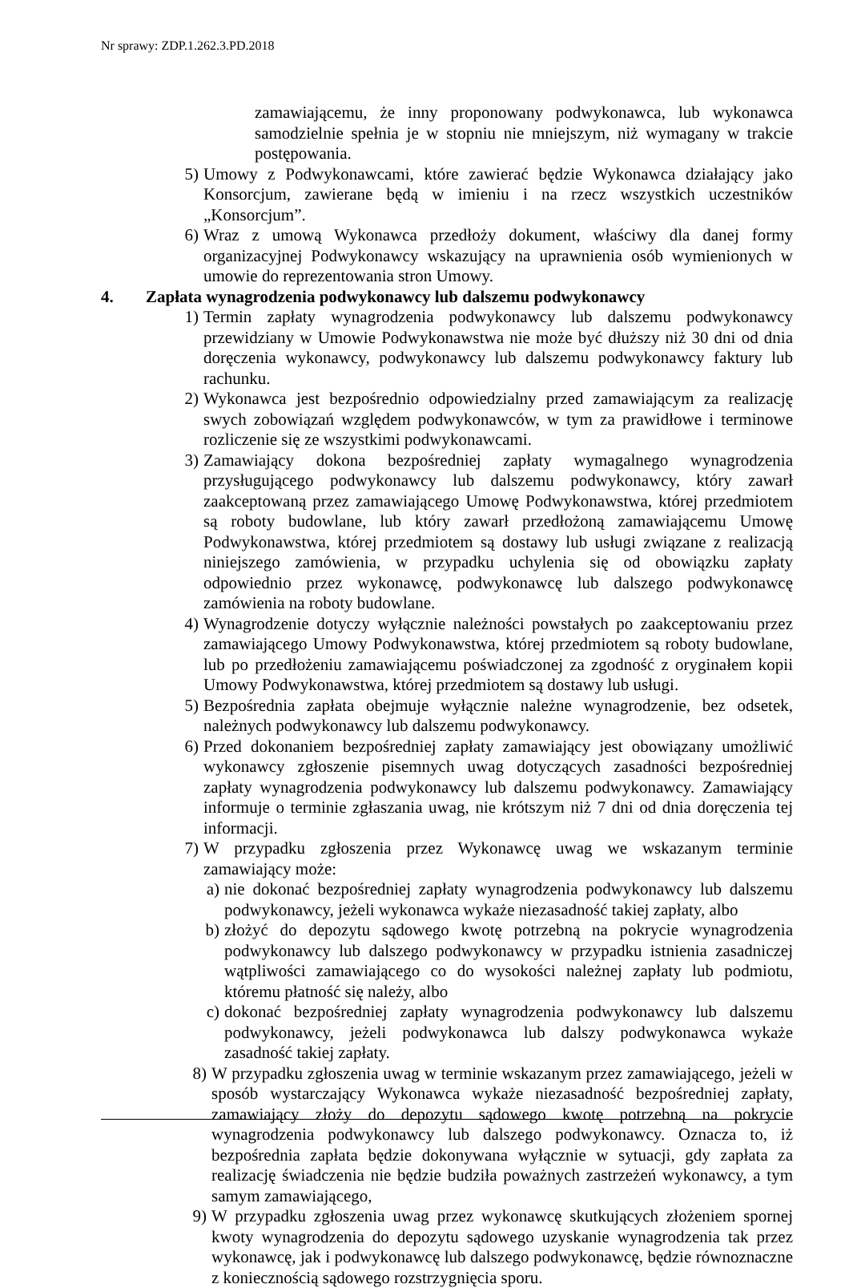Nr sprawy: ZDP.1.262.3.PD.2018
zamawiającemu, że inny proponowany podwykonawca, lub wykonawca samodzielnie spełnia je w stopniu nie mniejszym, niż wymagany w trakcie postępowania.
5) Umowy z Podwykonawcami, które zawierać będzie Wykonawca działający jako Konsorcjum, zawierane będą w imieniu i na rzecz wszystkich uczestników „Konsorcjum”.
6) Wraz z umową Wykonawca przedłoży dokument, właściwy dla danej formy organizacyjnej Podwykonawcy wskazujący na uprawnienia osób wymienionych w umowie do reprezentowania stron Umowy.
4. Zapłata wynagrodzenia podwykonawcy lub dalszemu podwykonawcy
1) Termin zapłaty wynagrodzenia podwykonawcy lub dalszemu podwykonawcy przewidziany w Umowie Podwykonawstwa nie może być dłuższy niż 30 dni od dnia doręczenia wykonawcy, podwykonawcy lub dalszemu podwykonawcy faktury lub rachunku.
2) Wykonawca jest bezpośrednio odpowiedzialny przed zamawiającym za realizację swych zobowiązań względem podwykonawców, w tym za prawidłowe i terminowe rozliczenie się ze wszystkimi podwykonawcami.
3) Zamawiający dokona bezpośredniej zapłaty wymagalnego wynagrodzenia przysługującego podwykonawcy lub dalszemu podwykonawcy, który zawarł zaakceptowaną przez zamawiającego Umowę Podwykonawstwa, której przedmiotem są roboty budowlane, lub który zawarł przedłożoną zamawiającemu Umowę Podwykonawstwa, której przedmiotem są dostawy lub usługi związane z realizacją niniejszego zamówienia, w przypadku uchylenia się od obowiązku zapłaty odpowiednio przez wykonawcę, podwykonawcę lub dalszego podwykonawcę zamówienia na roboty budowlane.
4) Wynagrodzenie dotyczy wyłącznie należności powstałych po zaakceptowaniu przez zamawiającego Umowy Podwykonawstwa, której przedmiotem są roboty budowlane, lub po przedłożeniu zamawiającemu poświadczonej za zgodność z oryginałem kopii Umowy Podwykonawstwa, której przedmiotem są dostawy lub usługi.
5) Bezpośrednia zapłata obejmuje wyłącznie należne wynagrodzenie, bez odsetek, należnych podwykonawcy lub dalszemu podwykonawcy.
6) Przed dokonaniem bezpośredniej zapłaty zamawiający jest obowiązany umożliwić wykonawcy zgłoszenie pisemnych uwag dotyczących zasadności bezpośredniej zapłaty wynagrodzenia podwykonawcy lub dalszemu podwykonawcy. Zamawiający informuje o terminie zgłaszania uwag, nie krótszym niż 7 dni od dnia doręczenia tej informacji.
7) W przypadku zgłoszenia przez Wykonawcę uwag we wskazanym terminie zamawiający może:
a) nie dokonać bezpośredniej zapłaty wynagrodzenia podwykonawcy lub dalszemu podwykonawcy, jeżeli wykonawca wykaże niezasadność takiej zapłaty, albo
b) złożyć do depozytu sądowego kwotę potrzebną na pokrycie wynagrodzenia podwykonawcy lub dalszego podwykonawcy w przypadku istnienia zasadniczej wątpliwości zamawiającego co do wysokości należnej zapłaty lub podmiotu, któremu płatność się należy, albo
c) dokonać bezpośredniej zapłaty wynagrodzenia podwykonawcy lub dalszemu podwykonawcy, jeżeli podwykonawca lub dalszy podwykonawca wykaże zasadność takiej zapłaty.
8) W przypadku zgłoszenia uwag w terminie wskazanym przez zamawiającego, jeżeli w sposób wystarczający Wykonawca wykaże niezasadność bezpośredniej zapłaty, zamawiający złoży do depozytu sądowego kwotę potrzebną na pokrycie wynagrodzenia podwykonawcy lub dalszego podwykonawcy. Oznacza to, iż bezpośrednia zapłata będzie dokonywana wyłącznie w sytuacji, gdy zapłata za realizację świadczenia nie będzie budziła poważnych zastrzeżeń wykonawcy, a tym samym zamawiającego,
9) W przypadku zgłoszenia uwag przez wykonawcę skutkujących złożeniem spornej kwoty wynagrodzenia do depozytu sądowego uzyskanie wynagrodzenia tak przez wykonawcę, jak i podwykonawcę lub dalszego podwykonawcę, będzie równoznaczne z koniecznością sądowego rozstrzygnięcia sporu.